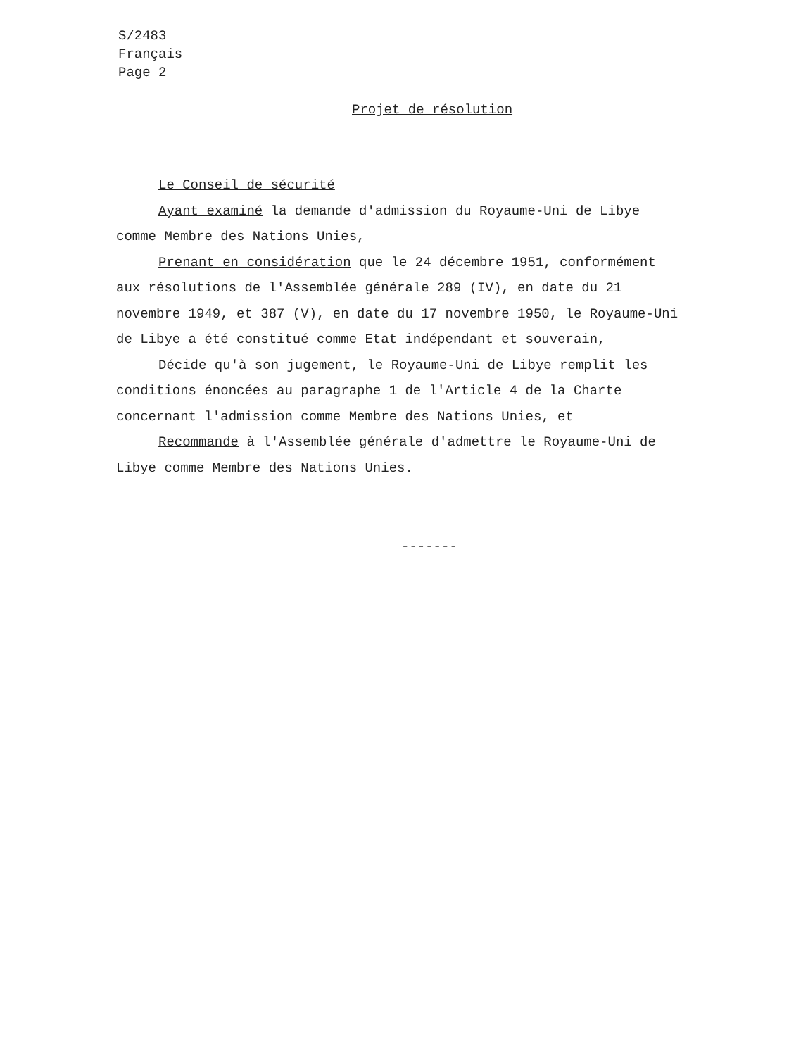S/2483
Français
Page 2
Projet de résolution
Le Conseil de sécurité
Ayant examiné la demande d'admission du Royaume-Uni de Libye comme Membre des Nations Unies,
Prenant en considération que le 24 décembre 1951, conformément aux résolutions de l'Assemblée générale 289 (IV), en date du 21 novembre 1949, et 387 (V), en date du 17 novembre 1950, le Royaume-Uni de Libye a été constitué comme Etat indépendant et souverain,
Décide qu'à son jugement, le Royaume-Uni de Libye remplit les conditions énoncées au paragraphe 1 de l'Article 4 de la Charte concernant l'admission comme Membre des Nations Unies, et
Recommande à l'Assemblée générale d'admettre le Royaume-Uni de Libye comme Membre des Nations Unies.
-------